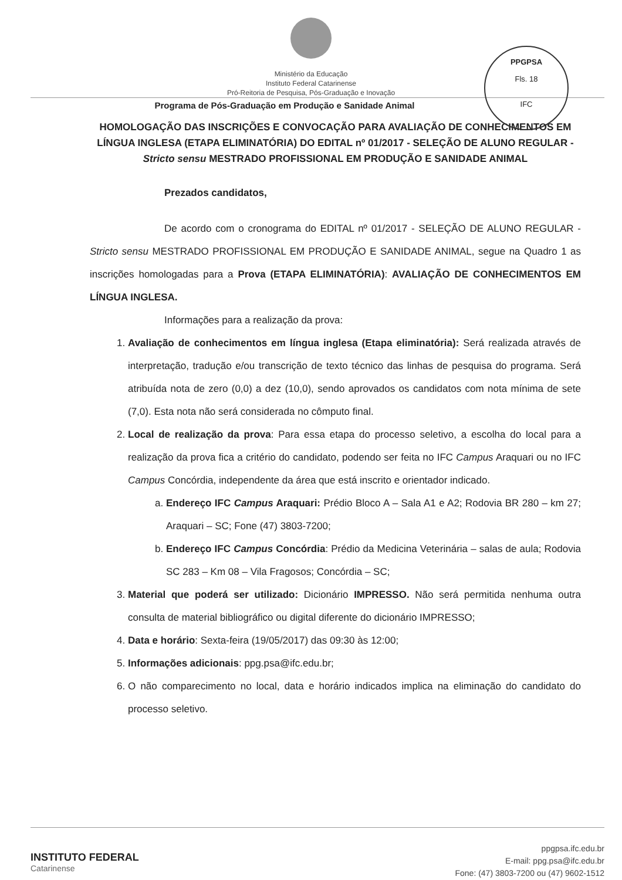Ministério da Educação
Instituto Federal Catarinense
Pró-Reitoria de Pesquisa, Pós-Graduação e Inovação
Programa de Pós-Graduação em Produção e Sanidade Animal
PPGPSA
Fls. 18
IFC
HOMOLOGAÇÃO DAS INSCRIÇÕES E CONVOCAÇÃO PARA AVALIAÇÃO DE CONHECIMENTOS EM LÍNGUA INGLESA (ETAPA ELIMINATÓRIA) DO EDITAL nº 01/2017 - SELEÇÃO DE ALUNO REGULAR - Stricto sensu MESTRADO PROFISSIONAL EM PRODUÇÃO E SANIDADE ANIMAL
Prezados candidatos,
De acordo com o cronograma do EDITAL nº 01/2017 - SELEÇÃO DE ALUNO REGULAR - Stricto sensu MESTRADO PROFISSIONAL EM PRODUÇÃO E SANIDADE ANIMAL, segue na Quadro 1 as inscrições homologadas para a Prova (ETAPA ELIMINATÓRIA): AVALIAÇÃO DE CONHECIMENTOS EM LÍNGUA INGLESA.
Informações para a realização da prova:
1. Avaliação de conhecimentos em língua inglesa (Etapa eliminatória): Será realizada através de interpretação, tradução e/ou transcrição de texto técnico das linhas de pesquisa do programa. Será atribuída nota de zero (0,0) a dez (10,0), sendo aprovados os candidatos com nota mínima de sete (7,0). Esta nota não será considerada no cômputo final.
2. Local de realização da prova: Para essa etapa do processo seletivo, a escolha do local para a realização da prova fica a critério do candidato, podendo ser feita no IFC Campus Araquari ou no IFC Campus Concórdia, independente da área que está inscrito e orientador indicado.
a. Endereço IFC Campus Araquari: Prédio Bloco A – Sala A1 e A2; Rodovia BR 280 – km 27; Araquari – SC; Fone (47) 3803-7200;
b. Endereço IFC Campus Concórdia: Prédio da Medicina Veterinária – salas de aula; Rodovia SC 283 – Km 08 – Vila Fragosos; Concórdia – SC;
3. Material que poderá ser utilizado: Dicionário IMPRESSO. Não será permitida nenhuma outra consulta de material bibliográfico ou digital diferente do dicionário IMPRESSO;
4. Data e horário: Sexta-feira (19/05/2017) das 09:30 às 12:00;
5. Informações adicionais: ppg.psa@ifc.edu.br;
6. O não comparecimento no local, data e horário indicados implica na eliminação do candidato do processo seletivo.
INSTITUTO FEDERAL
Catarinense
ppgpsa.ifc.edu.br
E-mail: ppg.psa@ifc.edu.br
Fone: (47) 3803-7200 ou (47) 9602-1512